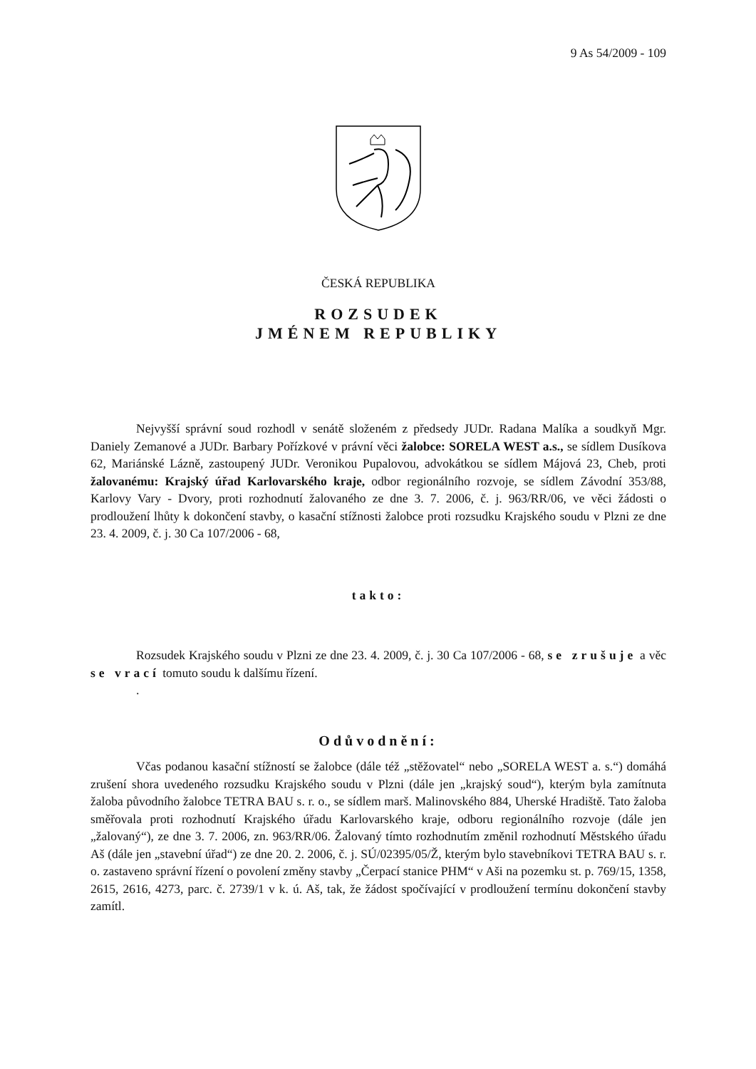9 As 54/2009 - 109
ČESKÁ REPUBLIKA
ROZSUDEK
JMÉNEM REPUBLIKY
Nejvyšší správní soud rozhodl v senátě složeném z předsedy JUDr. Radana Malíka a soudkyň Mgr. Daniely Zemanové a JUDr. Barbary Pořízkové v právní věci žalobce: SORELA WEST a.s., se sídlem Dusíkova 62, Mariánské Lázně, zastoupený JUDr. Veronikou Pupalovou, advokátkou se sídlem Májová 23, Cheb, proti žalovanému: Krajský úřad Karlovarského kraje, odbor regionálního rozvoje, se sídlem Závodní 353/88, Karlovy Vary - Dvory, proti rozhodnutí žalovaného ze dne 3. 7. 2006, č. j. 963/RR/06, ve věci žádosti o prodloužení lhůty k dokončení stavby, o kasační stížnosti žalobce proti rozsudku Krajského soudu v Plzni ze dne 23. 4. 2009, č. j. 30 Ca 107/2006 - 68,
takto:
Rozsudek Krajského soudu v Plzni ze dne 23. 4. 2009, č. j. 30 Ca 107/2006 - 68, se zrušuje a věc se vrací tomuto soudu k dalšímu řízení.
.
Odůvodnění:
Včas podanou kasační stížností se žalobce (dále též „stěžovatel“ nebo „SORELA WEST a. s.“) domáhá zrušení shora uvedeného rozsudku Krajského soudu v Plzni (dále jen „krajský soud“), kterým byla zamítnuta žaloba původního žalobce TETRA BAU s. r. o., se sídlem marš. Malinovského 884, Uherské Hradiště. Tato žaloba směřovala proti rozhodnutí Krajského úřadu Karlovarského kraje, odboru regionálního rozvoje (dále jen „žalovaný“), ze dne 3. 7. 2006, zn. 963/RR/06. Žalovaný tímto rozhodnutím změnil rozhodnutí Městského úřadu Aš (dále jen „stavební úřad“) ze dne 20. 2. 2006, č. j. SÚ/02395/05/Ž, kterým bylo stavebníkovi TETRA BAU s. r. o. zastaveno správní řízení o povolení změny stavby „Čerpací stanice PHM“ v Aši na pozemku st. p. 769/15, 1358, 2615, 2616, 4273, parc. č. 2739/1 v k. ú. Aš, tak, že žádost spočívající v prodloužení termínu dokončení stavby zamítl.